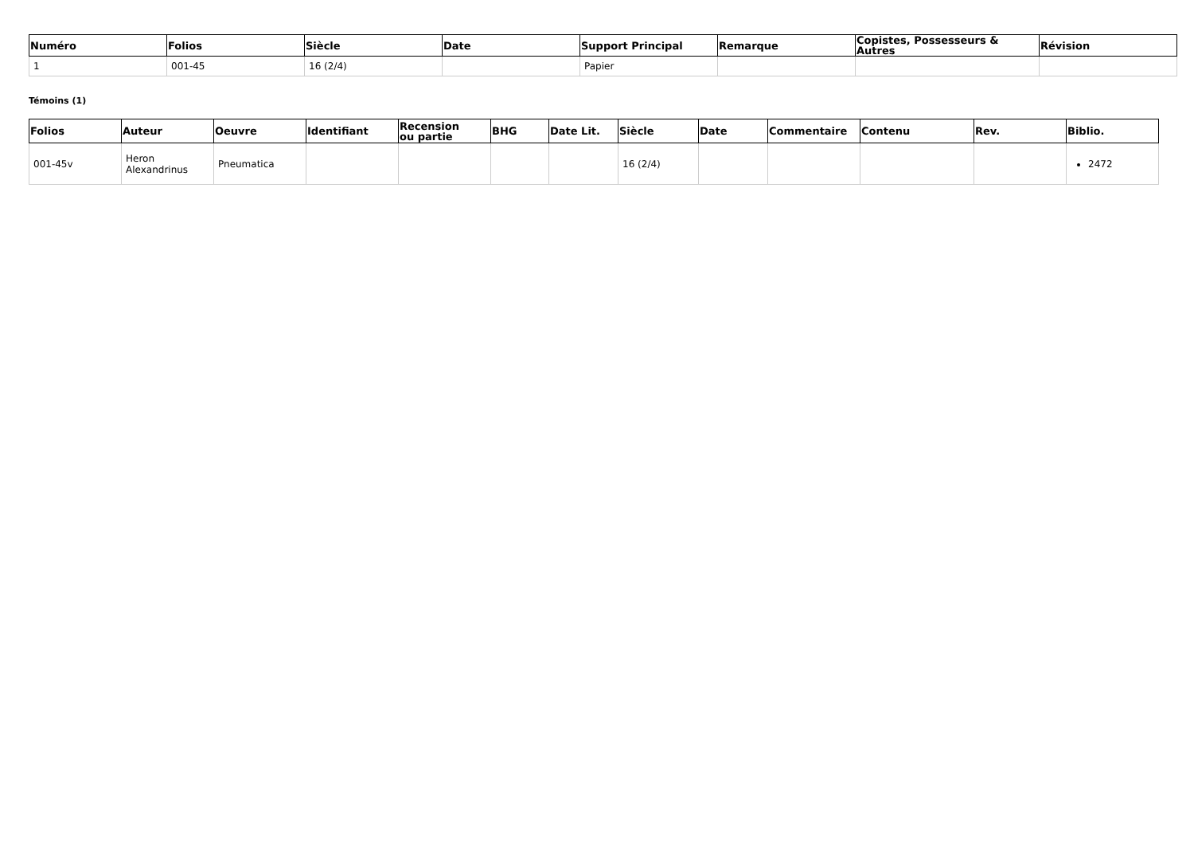| Numéro | Folios | Siècle | Date | Support Principal | Remarque | Copistes, Possesseurs & Autres | Révision |
| --- | --- | --- | --- | --- | --- | --- | --- |
| 1 | 001-45 | 16 (2/4) | | Papier | | | |
Témoins (1)
| Folios | Auteur | Oeuvre | Identifiant | Recension ou partie | BHG | Date Lit. | Siècle | Date | Commentaire | Contenu | Rev. | Biblio. |
| --- | --- | --- | --- | --- | --- | --- | --- | --- | --- | --- | --- | --- |
| 001-45v | Heron Alexandrinus | Pneumatica | | | | | 16 (2/4) | | | | | 2472 |